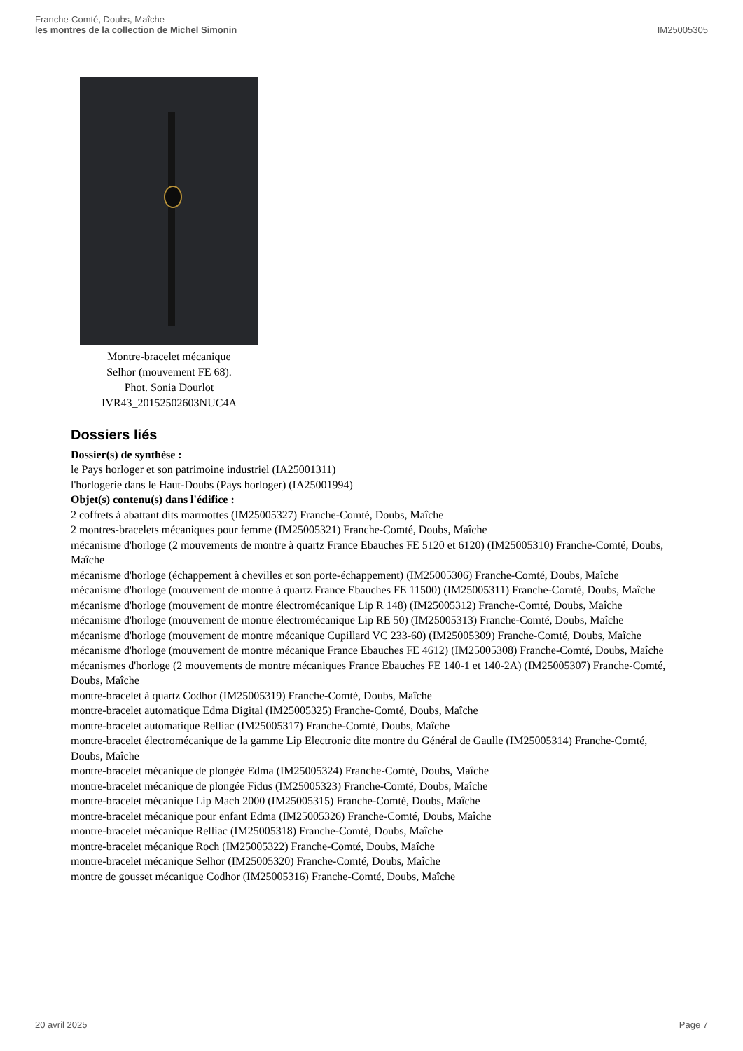Franche-Comté, Doubs, Maîche
les montres de la collection de Michel Simonin
IM25005305
Montre-bracelet mécanique
Selhor (mouvement FE 68).
Phot. Sonia Dourlot
IVR43_20152502603NUC4A
Dossiers liés
Dossier(s) de synthèse :
le Pays horloger et son patrimoine industriel (IA25001311)
l'horlogerie dans le Haut-Doubs (Pays horloger) (IA25001994)
Objet(s) contenu(s) dans l'édifice :
2 coffrets à abattant dits marmottes (IM25005327) Franche-Comté, Doubs, Maîche
2 montres-bracelets mécaniques pour femme (IM25005321) Franche-Comté, Doubs, Maîche
mécanisme d'horloge (2 mouvements de montre à quartz France Ebauches FE 5120 et 6120) (IM25005310) Franche-Comté, Doubs, Maîche
mécanisme d'horloge (échappement à chevilles et son porte-échappement) (IM25005306) Franche-Comté, Doubs, Maîche
mécanisme d'horloge (mouvement de montre à quartz France Ebauches FE 11500) (IM25005311) Franche-Comté, Doubs, Maîche
mécanisme d'horloge (mouvement de montre électromécanique Lip R 148) (IM25005312) Franche-Comté, Doubs, Maîche
mécanisme d'horloge (mouvement de montre électromécanique Lip RE 50) (IM25005313) Franche-Comté, Doubs, Maîche
mécanisme d'horloge (mouvement de montre mécanique Cupillard VC 233-60) (IM25005309) Franche-Comté, Doubs, Maîche
mécanisme d'horloge (mouvement de montre mécanique France Ebauches FE 4612) (IM25005308) Franche-Comté, Doubs, Maîche
mécanismes d'horloge (2 mouvements de montre mécaniques France Ebauches FE 140-1 et 140-2A) (IM25005307) Franche-Comté, Doubs, Maîche
montre-bracelet à quartz Codhor (IM25005319) Franche-Comté, Doubs, Maîche
montre-bracelet automatique Edma Digital (IM25005325) Franche-Comté, Doubs, Maîche
montre-bracelet automatique Relliac (IM25005317) Franche-Comté, Doubs, Maîche
montre-bracelet électromécanique de la gamme Lip Electronic dite montre du Général de Gaulle (IM25005314) Franche-Comté, Doubs, Maîche
montre-bracelet mécanique de plongée Edma (IM25005324) Franche-Comté, Doubs, Maîche
montre-bracelet mécanique de plongée Fidus (IM25005323) Franche-Comté, Doubs, Maîche
montre-bracelet mécanique Lip Mach 2000 (IM25005315) Franche-Comté, Doubs, Maîche
montre-bracelet mécanique pour enfant Edma (IM25005326) Franche-Comté, Doubs, Maîche
montre-bracelet mécanique Relliac (IM25005318) Franche-Comté, Doubs, Maîche
montre-bracelet mécanique Roch (IM25005322) Franche-Comté, Doubs, Maîche
montre-bracelet mécanique Selhor (IM25005320) Franche-Comté, Doubs, Maîche
montre de gousset mécanique Codhor (IM25005316) Franche-Comté, Doubs, Maîche
20 avril 2025 Page 7